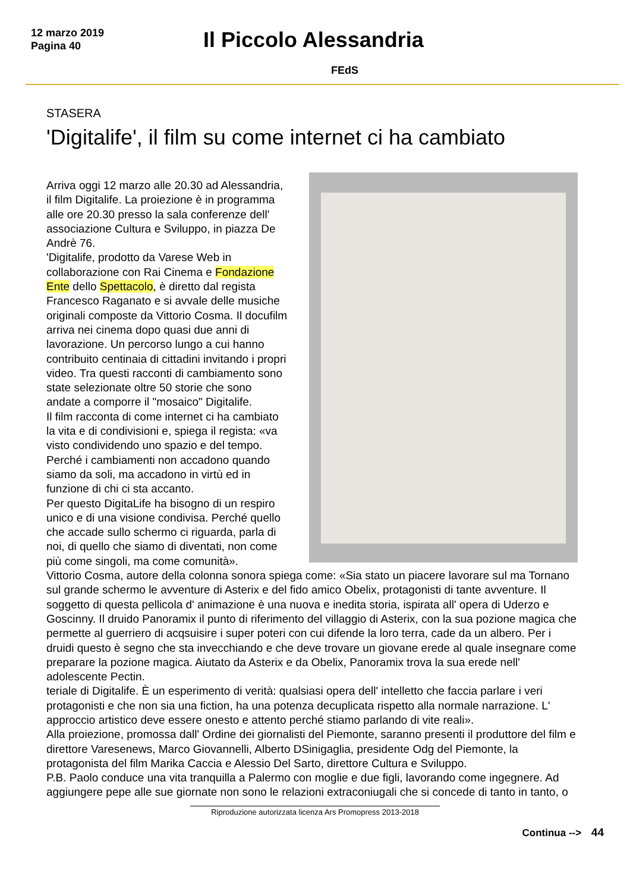12 marzo 2019
Pagina 40
Il Piccolo Alessandria
FEdS
STASERA
'Digitalife', il film su come internet ci ha cambiato
Arriva oggi 12 marzo alle 20.30 ad Alessandria, il film Digitalife. La proiezione è in programma alle ore 20.30 presso la sala conferenze dell' associazione Cultura e Sviluppo, in piazza De Andrè 76.
'Digitalife, prodotto da Varese Web in collaborazione con Rai Cinema e Fondazione Ente dello Spettacolo, è diretto dal regista Francesco Raganato e si avvale delle musiche originali composte da Vittorio Cosma. Il docufilm arriva nei cinema dopo quasi due anni di lavorazione. Un percorso lungo a cui hanno contribuito centinaia di cittadini invitando i propri video. Tra questi racconti di cambiamento sono state selezionate oltre 50 storie che sono andate a comporre il "mosaico" Digitalife.
Il film racconta di come internet ci ha cambiato la vita e di condivisioni e, spiega il regista: «va visto condividendo uno spazio e del tempo. Perché i cambiamenti non accadono quando siamo da soli, ma accadono in virtù ed in funzione di chi ci sta accanto.
Per questo DigitaLife ha bisogno di un respiro unico e di una visione condivisa. Perché quello che accade sullo schermo ci riguarda, parla di noi, di quello che siamo di diventati, non come più come singoli, ma come comunità».
Vittorio Cosma, autore della colonna sonora spiega come: «Sia stato un piacere lavorare sul ma Tornano sul grande schermo le avventure di Asterix e del fido amico Obelix, protagonisti di tante avventure. Il soggetto di questa pellicola d' animazione è una nuova e inedita storia, ispirata all' opera di Uderzo e Goscinny. Il druido Panoramix il punto di riferimento del villaggio di Asterix, con la sua pozione magica che permette al guerriero di acqsuisire i super poteri con cui difende la loro terra, cade da un albero. Per i druidi questo è segno che sta invecchiando e che deve trovare un giovane erede al quale insegnare come preparare la pozione magica. Aiutato da Asterix e da Obelix, Panoramix trova la sua erede nell' adolescente Pectin.
teriale di Digitalife. È un esperimento di verità: qualsiasi opera dell' intelletto che faccia parlare i veri protagonisti e che non sia una fiction, ha una potenza decuplicata rispetto alla normale narrazione. L' approccio artistico deve essere onesto e attento perché stiamo parlando di vite reali».
Alla proiezione, promossa dall' Ordine dei giornalisti del Piemonte, saranno presenti il produttore del film e direttore Varesenews, Marco Giovannelli, Alberto DSinigaglia, presidente Odg del Piemonte, la protagonista del film Marika Caccia e Alessio Del Sarto, direttore Cultura e Sviluppo.
P.B. Paolo conduce una vita tranquilla a Palermo con moglie e due figli, lavorando come ingegnere. Ad aggiungere pepe alle sue giornate non sono le relazioni extraconiugali che si concede di tanto in tanto, o
Riproduzione autorizzata licenza Ars Promopress 2013-2018
Continua --> 44